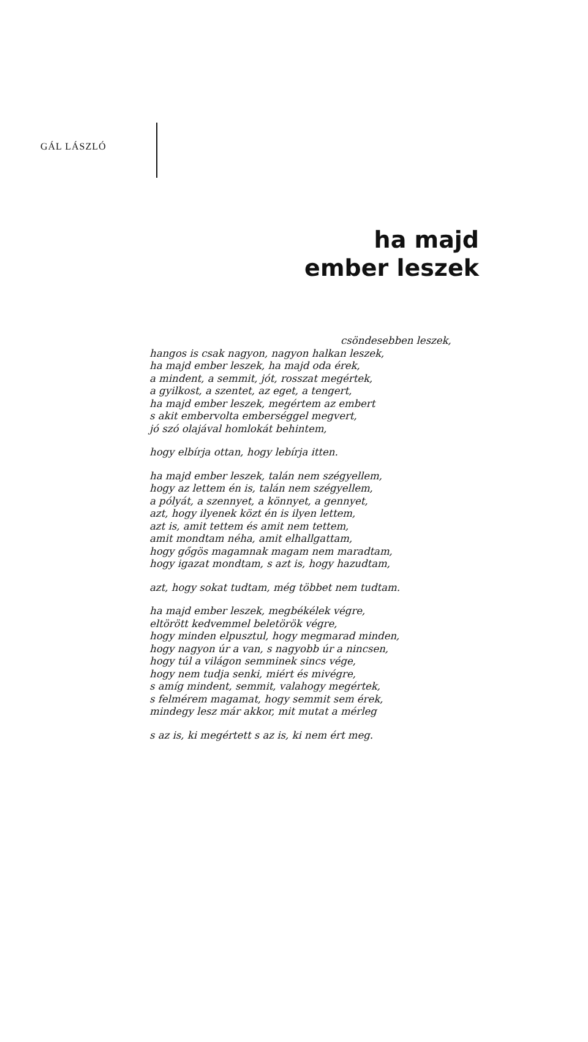GÁL LÁSZLÓ
ha majd
ember leszek
csöndesebben leszek,
hangos is csak nagyon, nagyon halkan leszek,
ha majd ember leszek, ha majd oda érek,
a mindent, a semmit, jót, rosszat megértek,
a gyilkost, a szentet, az eget, a tengert,
ha majd ember leszek, megértem az embert
s akit embervolta emberséggel megvert,
jó szó olajával homlokát behintem,
hogy elbírja ottan, hogy lebírja itten.
ha majd ember leszek, talán nem szégyellem,
hogy az lettem én is, talán nem szégyellem,
a pólyát, a szennyet, a könnyet, a gennyet,
azt, hogy ilyenek közt én is ilyen lettem,
azt is, amit tettem és amit nem tettem,
amit mondtam néha, amit elhallgattam,
hogy gőgös magamnak magam nem maradtam,
hogy igazat mondtam, s azt is, hogy hazudtam,
azt, hogy sokat tudtam, még többet nem tudtam.
ha majd ember leszek, megbékélek végre,
eltörött kedvemmel beletörök végre,
hogy minden elpusztul, hogy megmarad minden,
hogy nagyon úr a van, s nagyobb úr a nincsen,
hogy túl a világon semminek sincs vége,
hogy nem tudja senki, miért és mivégre,
s amíg mindent, semmit, valahogy megértek,
s felmérem magamat, hogy semmit sem érek,
mindegy lesz már akkor, mit mutat a mérleg
s az is, ki megértett s az is, ki nem ért meg.